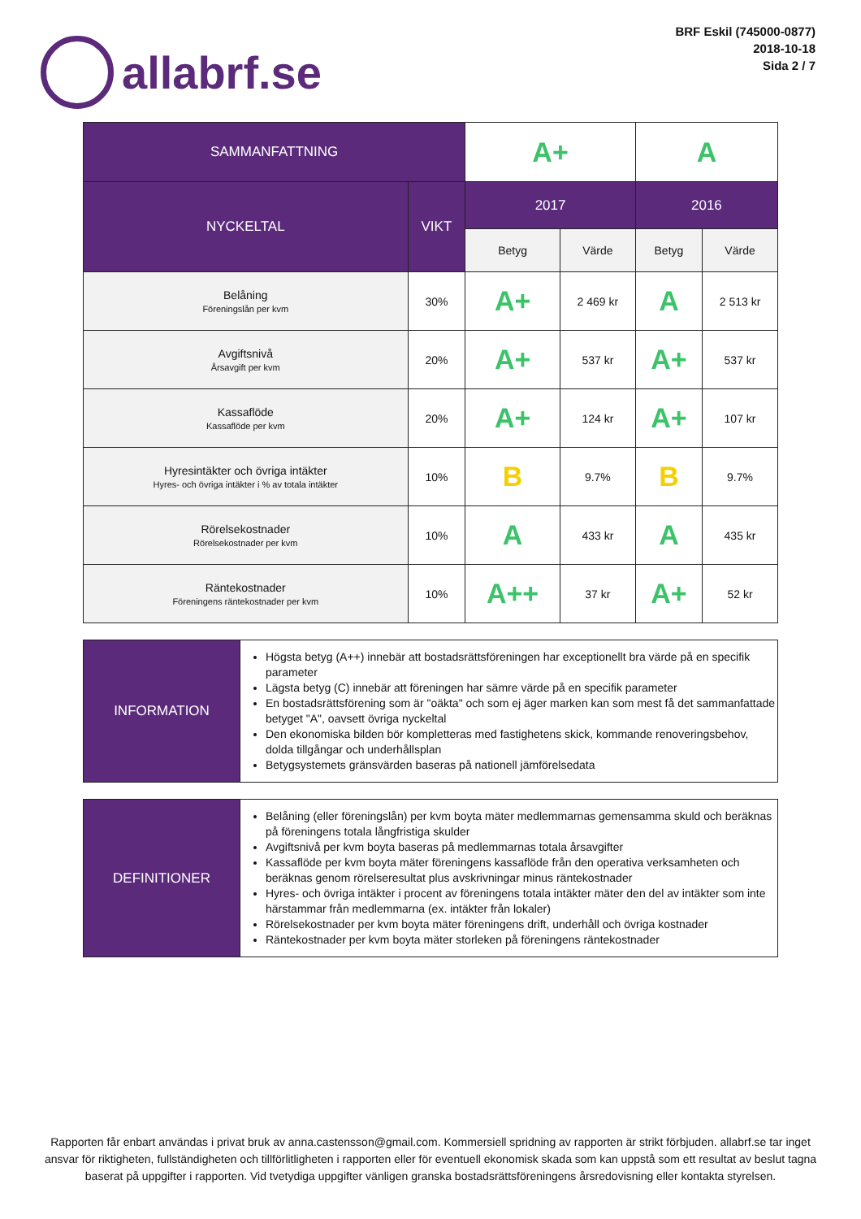allabrf.se
BRF Eskil (745000-0877)
2018-10-18
Sida 2 / 7
| SAMMANFATTNING | | A+ | | A | |
| NYCKELTAL | VIKT | 2017 | | 2016 | |
| | | Betyg | Värde | Betyg | Värde |
| Belåning Föreningslån per kvm | 30% | A+ | 2 469 kr | A | 2 513 kr |
| Avgiftsnivå Årsavgift per kvm | 20% | A+ | 537 kr | A+ | 537 kr |
| Kassaflöde Kassaflöde per kvm | 20% | A+ | 124 kr | A+ | 107 kr |
| Hyresintäkter och övriga intäkter Hyres- och övriga intäkter i % av totala intäkter | 10% | B | 9.7% | B | 9.7% |
| Rörelsekostnader Rörelsekostnader per kvm | 10% | A | 433 kr | A | 435 kr |
| Räntekostnader Föreningens räntekostnader per kvm | 10% | A++ | 37 kr | A+ | 52 kr |
| INFORMATION | Högsta betyg (A++) innebär att bostadsrättsföreningen har exceptionellt bra värde på en specifik parameter Lägsta betyg (C) innebär att föreningen har sämre värde på en specifik parameter En bostadsrättsförening som är "oäkta" och som ej äger marken kan som mest få det sammanfattade betyget "A", oavsett övriga nyckeltal Den ekonomiska bilden bör kompletteras med fastighetens skick, kommande renoveringsbehov, dolda tillgångar och underhållsplan Betygsystemets gränsvärden baseras på nationell jämförelsedata |
| DEFINITIONER | Belåning (eller föreningslån) per kvm boyta mäter medlemmarnas gemensamma skuld och beräknas på föreningens totala långfristiga skulder Avgiftsnivå per kvm boyta baseras på medlemmarnas totala årsavgifter Kassaflöde per kvm boyta mäter föreningens kassaflöde från den operativa verksamheten och beräknas genom rörelseresultat plus avskrivningar minus räntekostnader Hyres- och övriga intäkter i procent av föreningens totala intäkter mäter den del av intäkter som inte härstammar från medlemmarna (ex. intäkter från lokaler) Rörelsekostnader per kvm boyta mäter föreningens drift, underhåll och övriga kostnader Räntekostnader per kvm boyta mäter storleken på föreningens räntekostnader |
Rapporten får enbart användas i privat bruk av anna.castensson@gmail.com. Kommersiell spridning av rapporten är strikt förbjuden. allabrf.se tar inget ansvar för riktigheten, fullständigheten och tillförlitligheten i rapporten eller för eventuell ekonomisk skada som kan uppstå som ett resultat av beslut tagna baserat på uppgifter i rapporten. Vid tvetydiga uppgifter vänligen granska bostadsrättsföreningens årsredovisning eller kontakta styrelsen.